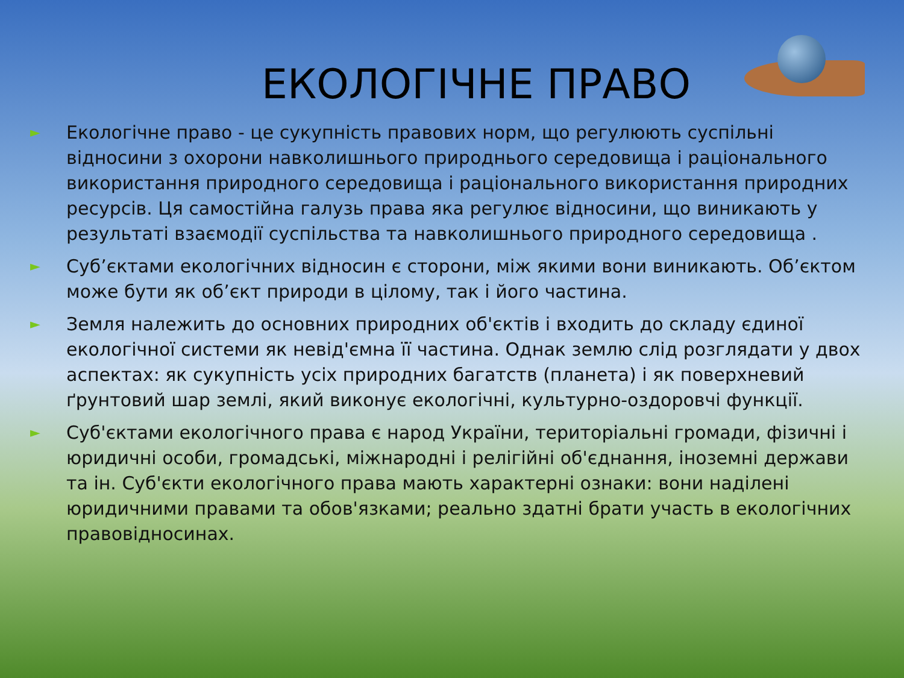ЕКОЛОГІЧНЕ ПРАВО
► Екологічне право - це сукупність правових норм, що регулюють суспільні відносини з охорони навколишнього природнього середовища і раціонального використання природного середовища і раціонального використання природних ресурсів. Ця самостійна галузь права яка регулює відносини, що виникають у результаті взаємодії суспільства та навколишнього природного середовища .
► Суб’єктами екологічних відносин є сторони, між якими вони виникають. Об’єктом може бути як об’єкт природи в цілому, так і його частина.
► Земля належить до основних природних об'єктів і входить до складу єдиної екологічної системи як невід'ємна її частина. Однак землю слід розглядати у двох аспектах: як сукупність усіх природних багатств (планета) і як поверхневий ґрунтовий шар землі, який виконує екологічні, культурно-оздоровчі функції.
► Суб'єктами екологічного права є народ України, територіальні громади, фізичні і юридичні особи, громадські, міжнародні і релігійні об'єднання, іноземні держави та ін. Суб'єкти екологічного права мають характерні ознаки: вони наділені юридичними правами та обов'язками; реально здатні брати участь в екологічних правовідносинах.